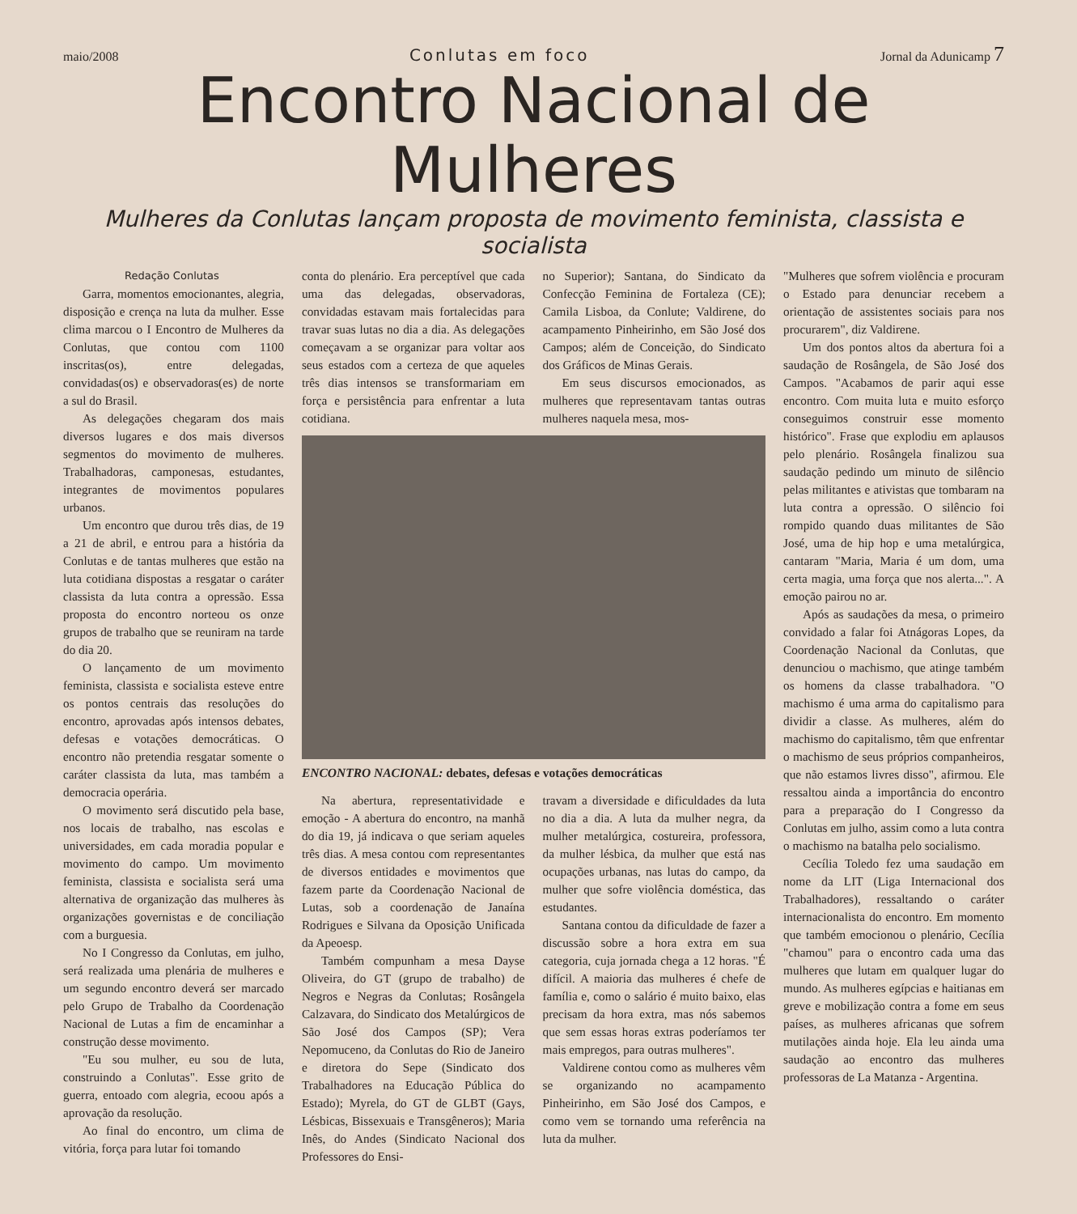maio/2008 Conlutas em foco Jornal da Adunicamp 7
Encontro Nacional de Mulheres
Mulheres da Conlutas lançam proposta de movimento feminista, classista e socialista
Redação Conlutas
Garra, momentos emocionantes, alegria, disposição e crença na luta da mulher. Esse clima marcou o I Encontro de Mulheres da Conlutas, que contou com 1100 inscritas(os), entre delegadas, convidadas(os) e observadoras(es) de norte a sul do Brasil.
As delegações chegaram dos mais diversos lugares e dos mais diversos segmentos do movimento de mulheres. Trabalhadoras, camponesas, estudantes, integrantes de movimentos populares urbanos.
Um encontro que durou três dias, de 19 a 21 de abril, e entrou para a história da Conlutas e de tantas mulheres que estão na luta cotidiana dispostas a resgatar o caráter classista da luta contra a opressão. Essa proposta do encontro norteou os onze grupos de trabalho que se reuniram na tarde do dia 20.
O lançamento de um movimento feminista, classista e socialista esteve entre os pontos centrais das resoluções do encontro, aprovadas após intensos debates, defesas e votações democráticas. O encontro não pretendia resgatar somente o caráter classista da luta, mas também a democracia operária.
O movimento será discutido pela base, nos locais de trabalho, nas escolas e universidades, em cada moradia popular e movimento do campo. Um movimento feminista, classista e socialista será uma alternativa de organização das mulheres às organizações governistas e de conciliação com a burguesia.
No I Congresso da Conlutas, em julho, será realizada uma plenária de mulheres e um segundo encontro deverá ser marcado pelo Grupo de Trabalho da Coordenação Nacional de Lutas a fim de encaminhar a construção desse movimento.
"Eu sou mulher, eu sou de luta, construindo a Conlutas". Esse grito de guerra, entoado com alegria, ecoou após a aprovação da resolução.
Ao final do encontro, um clima de vitória, força para lutar foi tomando
conta do plenário. Era perceptível que cada uma das delegadas, observadoras, convidadas estavam mais fortalecidas para travar suas lutas no dia a dia. As delegações começavam a se organizar para voltar aos seus estados com a certeza de que aqueles três dias intensos se transformariam em força e persistência para enfrentar a luta cotidiana.
no Superior); Santana, do Sindicato da Confecção Feminina de Fortaleza (CE); Camila Lisboa, da Conlute; Valdirene, do acampamento Pinheirinho, em São José dos Campos; além de Conceição, do Sindicato dos Gráficos de Minas Gerais.
Em seus discursos emocionados, as mulheres que representavam tantas outras mulheres naquela mesa, mos-
ENCONTRO NACIONAL: debates, defesas e votações democráticas
Na abertura, representatividade e emoção - A abertura do encontro, na manhã do dia 19, já indicava o que seriam aqueles três dias. A mesa contou com representantes de diversos entidades e movimentos que fazem parte da Coordenação Nacional de Lutas, sob a coordenação de Janaína Rodrigues e Silvana da Oposição Unificada da Apeoesp.
Também compunham a mesa Dayse Oliveira, do GT (grupo de trabalho) de Negros e Negras da Conlutas; Rosângela Calzavara, do Sindicato dos Metalúrgicos de São José dos Campos (SP); Vera Nepomuceno, da Conlutas do Rio de Janeiro e diretora do Sepe (Sindicato dos Trabalhadores na Educação Pública do Estado); Myrela, do GT de GLBT (Gays, Lésbicas, Bissexuais e Transgêneros); Maria Inês, do Andes (Sindicato Nacional dos Professores do Ensi-
travam a diversidade e dificuldades da luta no dia a dia. A luta da mulher negra, da mulher metalúrgica, costureira, professora, da mulher lésbica, da mulher que está nas ocupações urbanas, nas lutas do campo, da mulher que sofre violência doméstica, das estudantes.
Santana contou da dificuldade de fazer a discussão sobre a hora extra em sua categoria, cuja jornada chega a 12 horas. "É difícil. A maioria das mulheres é chefe de família e, como o salário é muito baixo, elas precisam da hora extra, mas nós sabemos que sem essas horas extras poderíamos ter mais empregos, para outras mulheres".
Valdirene contou como as mulheres vêm se organizando no acampamento Pinheirinho, em São José dos Campos, e como vem se tornando uma referência na luta da mulher.
"Mulheres que sofrem violência e procuram o Estado para denunciar recebem a orientação de assistentes sociais para nos procurarem", diz Valdirene.
Um dos pontos altos da abertura foi a saudação de Rosângela, de São José dos Campos. "Acabamos de parir aqui esse encontro. Com muita luta e muito esforço conseguimos construir esse momento histórico". Frase que explodiu em aplausos pelo plenário. Rosângela finalizou sua saudação pedindo um minuto de silêncio pelas militantes e ativistas que tombaram na luta contra a opressão. O silêncio foi rompido quando duas militantes de São José, uma de hip hop e uma metalúrgica, cantaram "Maria, Maria é um dom, uma certa magia, uma força que nos alerta...". A emoção pairou no ar.
Após as saudações da mesa, o primeiro convidado a falar foi Atnágoras Lopes, da Coordenação Nacional da Conlutas, que denunciou o machismo, que atinge também os homens da classe trabalhadora. "O machismo é uma arma do capitalismo para dividir a classe. As mulheres, além do machismo do capitalismo, têm que enfrentar o machismo de seus próprios companheiros, que não estamos livres disso", afirmou. Ele ressaltou ainda a importância do encontro para a preparação do I Congresso da Conlutas em julho, assim como a luta contra o machismo na batalha pelo socialismo.
Cecília Toledo fez uma saudação em nome da LIT (Liga Internacional dos Trabalhadores), ressaltando o caráter internacionalista do encontro. Em momento que também emocionou o plenário, Cecília "chamou" para o encontro cada uma das mulheres que lutam em qualquer lugar do mundo. As mulheres egípcias e haitianas em greve e mobilização contra a fome em seus países, as mulheres africanas que sofrem mutilações ainda hoje. Ela leu ainda uma saudação ao encontro das mulheres professoras de La Matanza - Argentina.